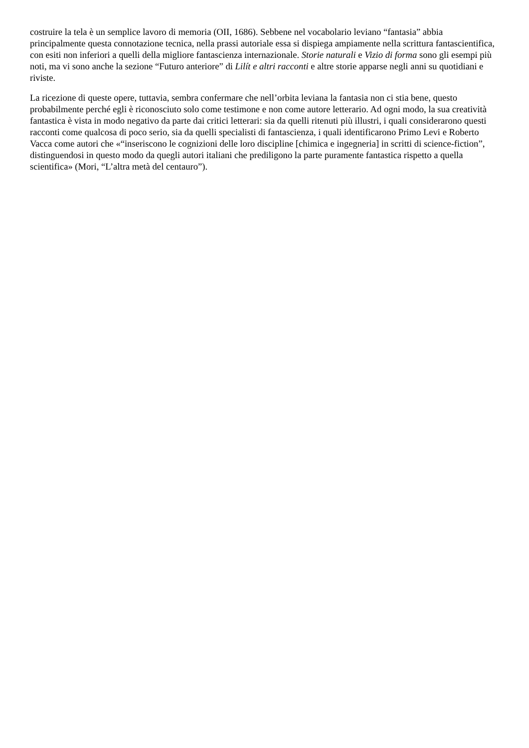costruire la tela è un semplice lavoro di memoria (OII, 1686). Sebbene nel vocabolario leviano “fantasia” abbia principalmente questa connotazione tecnica, nella prassi autoriale essa si dispiega ampiamente nella scrittura fantascientifica, con esiti non inferiori a quelli della migliore fantascienza internazionale. Storie naturali e Vizio di forma sono gli esempi più noti, ma vi sono anche la sezione “Futuro anteriore” di Lilít e altri racconti e altre storie apparse negli anni su quotidiani e riviste.
La ricezione di queste opere, tuttavia, sembra confermare che nell’orbita leviana la fantasia non ci stia bene, questo probabilmente perché egli è riconosciuto solo come testimone e non come autore letterario. Ad ogni modo, la sua creatività fantastica è vista in modo negativo da parte dai critici letterari: sia da quelli ritenuti più illustri, i quali considerarono questi racconti come qualcosa di poco serio, sia da quelli specialisti di fantascienza, i quali identificarono Primo Levi e Roberto Vacca come autori che «“inseriscono le cognizioni delle loro discipline [chimica e ingegneria] in scritti di science-fiction”, distinguendosi in questo modo da quegli autori italiani che prediligono la parte puramente fantastica rispetto a quella scientifica» (Mori, “L’altra metà del centauro”).